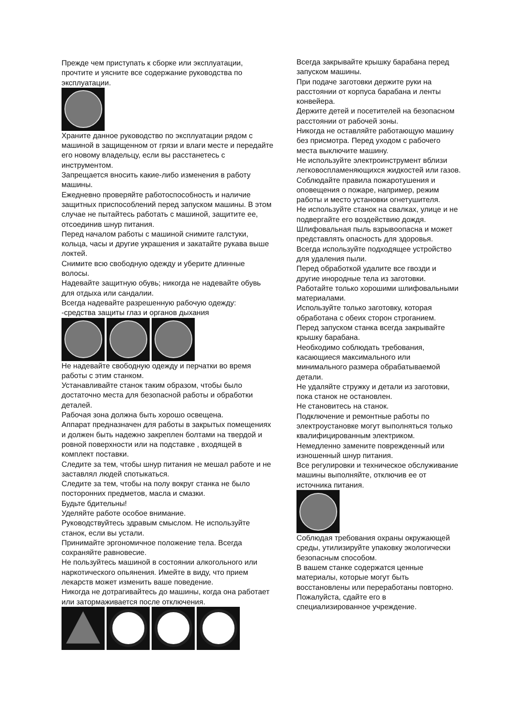Прежде чем приступать к сборке или эксплуатации, прочтите и уясните все содержание руководства по эксплуатации.
Храните данное руководство по эксплуатации рядом с машиной в защищенном от грязи и влаги месте и передайте его новому владельцу, если вы расстанетесь с инструментом.
Запрещается вносить какие-либо изменения в работу машины.
Ежедневно проверяйте работоспособность и наличие защитных приспособлений перед запуском машины. В этом случае не пытайтесь работать с машиной, защитите ее, отсоединив шнур питания.
Перед началом работы с машиной снимите галстуки, кольца, часы и другие украшения и закатайте рукава выше локтей.
Снимите всю свободную одежду и уберите длинные волосы.
Надевайте защитную обувь; никогда не надевайте обувь для отдыха или сандалии.
Всегда надевайте разрешенную рабочую одежду:
-средства защиты глаз и органов дыхания
Не надевайте свободную одежду и перчатки во время работы с этим станком.
Устанавливайте станок таким образом, чтобы было достаточно места для безопасной работы и обработки деталей.
Рабочая зона должна быть хорошо освещена.
Аппарат предназначен для работы в закрытых помещениях и должен быть надежно закреплен болтами на твердой и ровной поверхности или на подставке , входящей в комплект поставки.
Следите за тем, чтобы шнур питания не мешал работе и не заставлял людей спотыкаться.
Следите за тем, чтобы на полу вокруг станка не было посторонних предметов, масла и смазки.
Будьте бдительны!
Уделяйте работе особое внимание.
Руководствуйтесь здравым смыслом. Не используйте станок, если вы устали.
Принимайте эргономичное положение тела. Всегда сохраняйте равновесие.
Не пользуйтесь машиной в состоянии алкогольного или наркотического опьянения. Имейте в виду, что прием лекарств может изменить ваше поведение.
Никогда не дотрагивайтесь до машины, когда она работает или затормаживается после отключения.
Всегда закрывайте крышку барабана перед запуском машины.
При подаче заготовки держите руки на расстоянии от корпуса барабана и ленты конвейера.
Держите детей и посетителей на безопасном расстоянии от рабочей зоны.
Никогда не оставляйте работающую машину без присмотра. Перед уходом с рабочего места выключите машину.
Не используйте электроинструмент вблизи легковоспламеняющихся жидкостей или газов.
Соблюдайте правила пожаротушения и оповещения о пожаре, например, режим работы и место установки огнетушителя.
Не используйте станок на свалках, улице и не подвергайте его воздействию дождя.
Шлифовальная пыль взрывоопасна и может представлять опасность для здоровья.
Всегда используйте подходящее устройство для удаления пыли.
Перед обработкой удалите все гвозди и другие инородные тела из заготовки.
Работайте только хорошими шлифовальными материалами.
Используйте только заготовку, которая обработана с обеих сторон строганием.
Перед запуском станка всегда закрывайте крышку барабана.
Необходимо соблюдать требования, касающиеся максимального или минимального размера обрабатываемой детали.
Не удаляйте стружку и детали из заготовки, пока станок не остановлен.
Не становитесь на станок.
Подключение и ремонтные работы по электроустановке могут выполняться только квалифицированным электриком.
Немедленно замените поврежденный или изношенный шнур питания.
Все регулировки и техническое обслуживание машины выполняйте, отключив ее от источника питания.
Соблюдая требования охраны окружающей среды, утилизируйте упаковку экологически безопасным способом.
В вашем станке содержатся ценные материалы, которые могут быть восстановлены или переработаны повторно. Пожалуйста, сдайте его в специализированное учреждение.